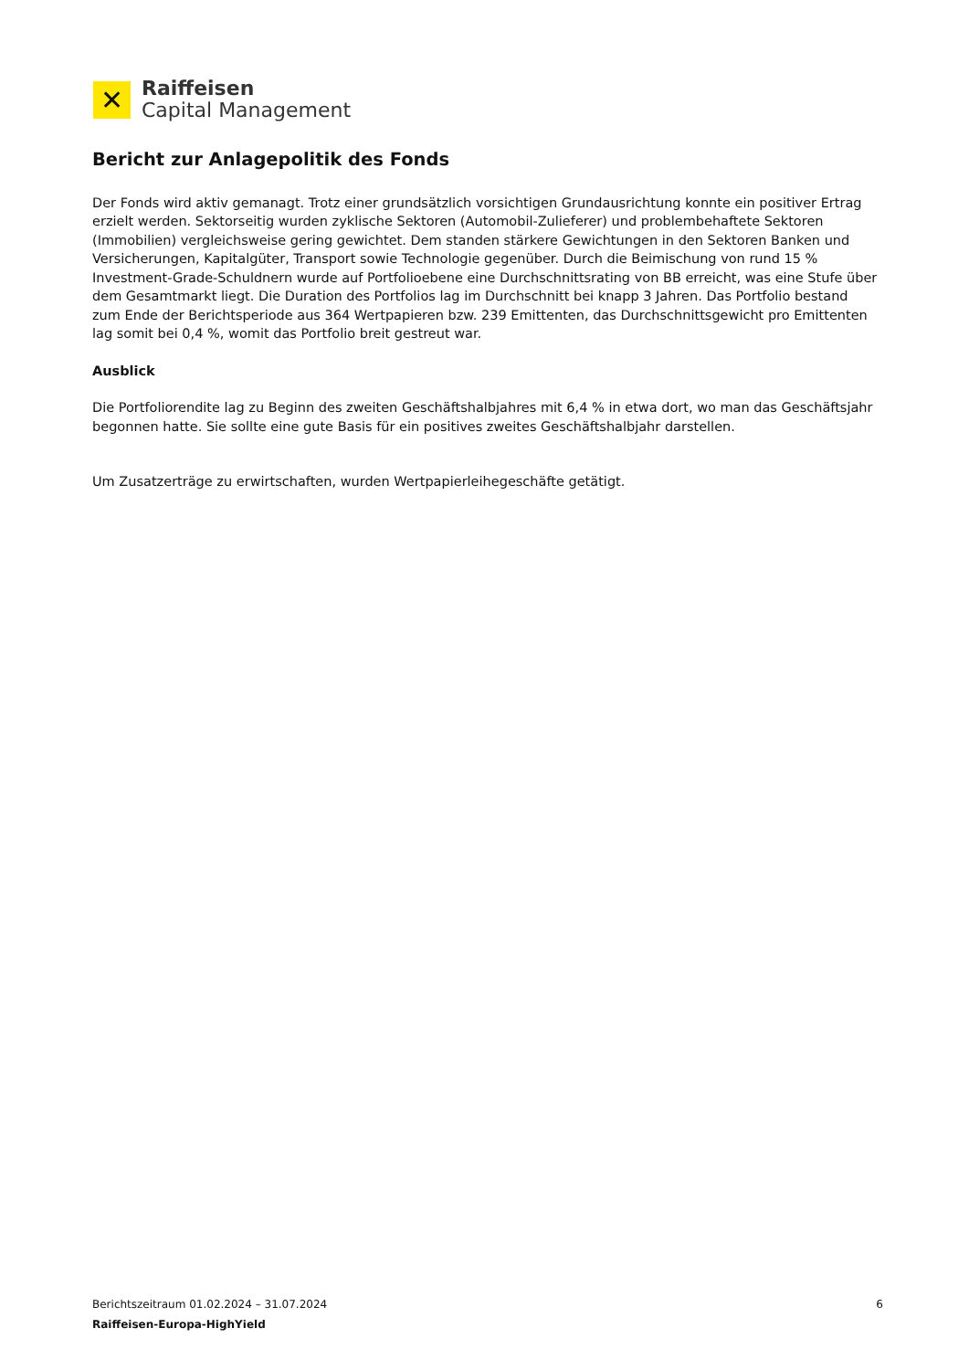✕
Raiffeisen
Capital Management
Bericht zur Anlagepolitik des Fonds
Der Fonds wird aktiv gemanagt. Trotz einer grundsätzlich vorsichtigen Grundausrichtung konnte ein positiver Ertrag erzielt werden. Sektorseitig wurden zyklische Sektoren (Automobil-Zulieferer) und problembehaftete Sektoren (Immobilien) vergleichsweise gering gewichtet. Dem standen stärkere Gewichtungen in den Sektoren Banken und Versicherungen, Kapitalgüter, Transport sowie Technologie gegenüber. Durch die Beimischung von rund 15 % Investment-Grade-Schuldnern wurde auf Portfolioebene eine Durchschnittsrating von BB erreicht, was eine Stufe über dem Gesamtmarkt liegt. Die Duration des Portfolios lag im Durchschnitt bei knapp 3 Jahren. Das Portfolio bestand zum Ende der Berichtsperiode aus 364 Wertpapieren bzw. 239 Emittenten, das Durchschnittsgewicht pro Emittenten lag somit bei 0,4 %, womit das Portfolio breit gestreut war.
Ausblick
Die Portfoliorendite lag zu Beginn des zweiten Geschäftshalbjahres mit 6,4 % in etwa dort, wo man das Geschäftsjahr begonnen hatte. Sie sollte eine gute Basis für ein positives zweites Geschäftshalbjahr darstellen.
Um Zusatzerträge zu erwirtschaften, wurden Wertpapierleihegeschäfte getätigt.
Berichtszeitraum 01.02.2024 – 31.07.2024 6
Raiffeisen-Europa-HighYield